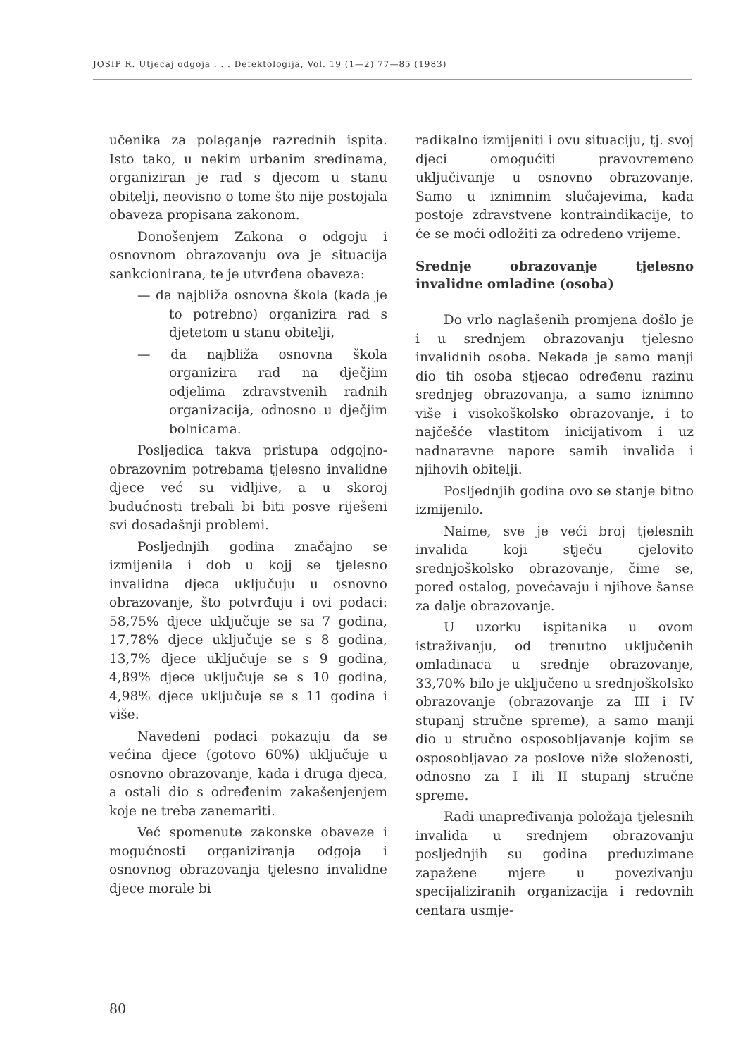JOSIP R. Utjecaj odgoja . . . Defektologija, Vol. 19 (1—2) 77—85 (1983)
učenika za polaganje razrednih ispita. Isto tako, u nekim urbanim sredinama, organiziran je rad s djecom u stanu obitelji, neovisno o tome što nije postojala obaveza propisana zakonom.
Donošenjem Zakona o odgoju i osnovnom obrazovanju ova je situacija sankcionirana, te je utvrđena obaveza:
— da najbliža osnovna škola (kada je to potrebno) organizira rad s djetetom u stanu obitelji,
— da najbliža osnovna škola organizira rad na dječjim odjelima zdravstvenih radnih organizacija, odnosno u dječjim bolnicama.
Posljedica takva pristupa odgojno-obrazovnim potrebama tjelesno invalidne djece već su vidljive, a u skoroj budućnosti trebali bi biti posve riješeni svi dosadašnji problemi.
Posljednjih godina značajno se izmijenila i dob u kojj se tjelesno invalidna djeca uključuju u osnovno obrazovanje, što potvrđuju i ovi podaci: 58,75% djece uključuje se sa 7 godina, 17,78% djece uključuje se s 8 godina, 13,7% djece uključuje se s 9 godina, 4,89% djece uključuje se s 10 godina, 4,98% djece uključuje se s 11 godina i više.
Navedeni podaci pokazuju da se većina djece (gotovo 60%) uključuje u osnovno obrazovanje, kada i druga djeca, a ostali dio s određenim zakašenjenjem koje ne treba zanemariti.
Već spomenute zakonske obaveze i mogućnosti organiziranja odgoja i osnovnog obrazovanja tjelesno invalidne djece morale bi
radikalno izmijeniti i ovu situaciju, tj. svoj djeci omogućiti pravovremeno uključivanje u osnovno obrazovanje. Samo u iznimnim slučajevima, kada postoje zdravstvene kontraindikacije, to će se moći odložiti za određeno vrijeme.
Srednje obrazovanje tjelesno invalidne omladine (osoba)
Do vrlo naglašenih promjena došlo je i u srednjem obrazovanju tjelesno invalidnih osoba. Nekada je samo manji dio tih osoba stjecao određenu razinu srednjeg obrazovanja, a samo iznimno više i visokoškolsko obrazovanje, i to najčešće vlastitom inicijativom i uz nadnaravne napore samih invalida i njihovih obitelji.
Posljednjih godina ovo se stanje bitno izmijenilo.
Naime, sve je veći broj tjelesnih invalida koji stječu cjelovito srednjoškolsko obrazovanje, čime se, pored ostalog, povećavaju i njihove šanse za dalje obrazovanje.
U uzorku ispitanika u ovom istraživanju, od trenutno uključenih omladinaca u srednje obrazovanje, 33,70% bilo je uključeno u srednjoškolsko obrazovanje (obrazovanje za III i IV stupanj stručne spreme), a samo manji dio u stručno osposobljavanje kojim se osposobljavao za poslove niže složenosti, odnosno za I ili II stupanj stručne spreme.
Radi unapređivanja položaja tjelesnih invalida u srednjem obrazovanju posljednjih su godina preduzimane zapažene mjere u povezivanju specijaliziranih organizacija i redovnih centara usmje-
80